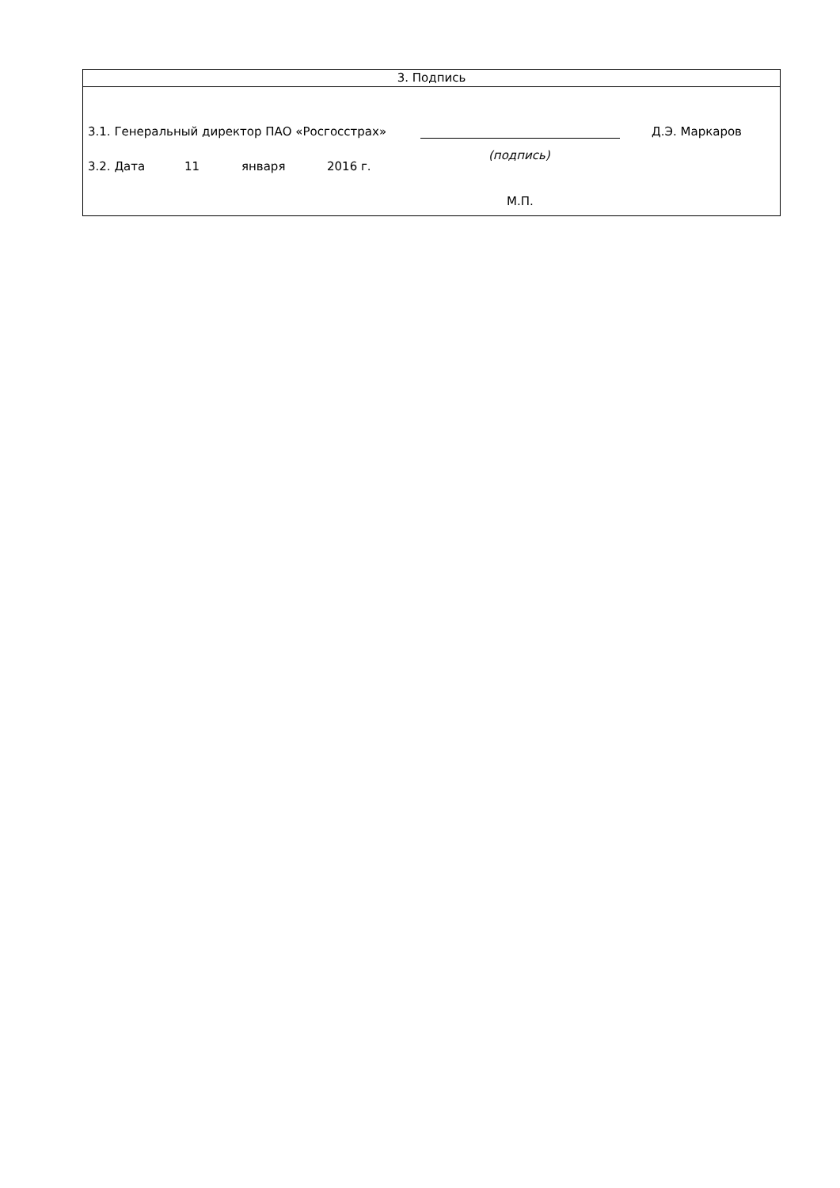3. Подпись
3.1. Генеральный директор ПАО «Росгосстрах» Д.Э. Маркаров
(подпись)
3.2. Дата 11 января 2016 г.
М.П.